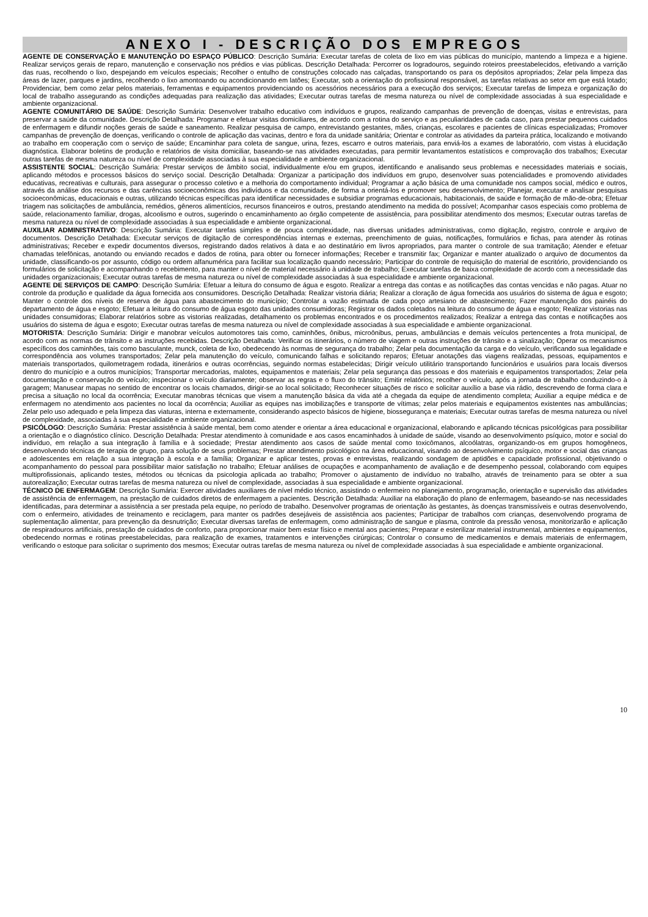ANEXO I - DESCRIÇÃO DOS EMPREGOS
AGENTE DE CONSERVAÇÃO E MANUTENÇÃO DO ESPAÇO PÚBLICO: Descrição Sumária: Executar tarefas de coleta de lixo em vias públicas do município, mantendo a limpeza e a higiene. Realizar serviços gerais de reparo, manutenção e conservação nos prédios e vias públicas. Descrição Detalhada: Percorrer os logradouros, seguindo roteiros preestabelecidos, efetivando a varrição das ruas, recolhendo o lixo, despejando em veículos especiais; Recolher o entulho de construções colocado nas calçadas, transportando os para os depósitos apropriados; Zelar pela limpeza das áreas de lazer, parques e jardins, recolhendo o lixo amontoando ou acondicionando em latões; Executar, sob a orientação do profissional responsável, as tarefas relativas ao setor em que está lotado; Providenciar, bem como zelar pelos materiais, ferramentas e equipamentos providenciando os acessórios necessários para a execução dos serviços; Executar tarefas de limpeza e organização do local de trabalho assegurando as condições adequadas para realização das atividades; Executar outras tarefas de mesma natureza ou nível de complexidade associadas à sua especialidade e ambiente organizacional.
AGENTE COMUNITÁRIO DE SAÚDE: Descrição Sumária: Desenvolver trabalho educativo com indivíduos e grupos, realizando campanhas de prevenção de doenças, visitas e entrevistas, para preservar a saúde da comunidade. Descrição Detalhada: Programar e efetuar visitas domiciliares, de acordo com a rotina do serviço e as peculiaridades de cada caso, para prestar pequenos cuidados de enfermagem e difundir noções gerais de saúde e saneamento. Realizar pesquisa de campo, entrevistando gestantes, mães, crianças, escolares e pacientes de clínicas especializadas; Promover campanhas de prevenção de doenças, verificando o controle de aplicação das vacinas, dentro e fora da unidade sanitária; Orientar e controlar as atividades da parteira prática, localizando e motivando ao trabalho em cooperação com o serviço de saúde; Encaminhar para coleta de sangue, urina, fezes, escarro e outros materiais, para enviá-los a exames de laboratório, com vistas à elucidação diagnóstica. Elaborar boletins de produção e relatórios de visita domiciliar, baseando-se nas atividades executadas, para permitir levantamentos estatísticos e comprovação dos trabalhos; Executar outras tarefas de mesma natureza ou nível de complexidade associadas à sua especialidade e ambiente organizacional.
ASSISTENTE SOCIAL: Descrição Sumária: Prestar serviços de âmbito social, individualmente e/ou em grupos, identificando e analisando seus problemas e necessidades materiais e sociais, aplicando métodos e processos básicos do serviço social. Descrição Detalhada: Organizar a participação dos indivíduos em grupo, desenvolver suas potencialidades e promovendo atividades educativas, recreativas e culturais, para assegurar o processo coletivo e a melhoria do comportamento individual; Programar a ação básica de uma comunidade nos campos social, médico e outros, através da análise dos recursos e das carências socioeconômicas dos indivíduos e da comunidade, de forma a orientá-los e promover seu desenvolvimento; Planejar, executar e analisar pesquisas socioeconômicas, educacionais e outras, utilizando técnicas específicas para identificar necessidades e subsidiar programas educacionais, habitacionais, de saúde e formação de mão-de-obra; Efetuar triagem nas solicitações de ambulância, remédios, gêneros alimentícios, recursos financeiros e outros, prestando atendimento na medida do possível; Acompanhar casos especiais como problema de saúde, relacionamento familiar, drogas, alcoolismo e outros, sugerindo o encaminhamento ao órgão competente de assistência, para possibilitar atendimento dos mesmos; Executar outras tarefas de mesma natureza ou nível de complexidade associadas à sua especialidade e ambiente organizacional.
AUXILIAR ADMINISTRATIVO: Descrição Sumária: Executar tarefas simples e de pouca complexidade, nas diversas unidades administrativas, como digitação, registro, controle e arquivo de documentos. Descrição Detalhada: Executar serviços de digitação de correspondências internas e externas, preenchimento de guias, notificações, formulários e fichas, para atender às rotinas administrativas; Receber e expedir documentos diversos, registrando dados relativos à data e ao destinatário em livros apropriados, para manter o controle de sua tramitação; Atender e efetuar chamadas telefônicas, anotando ou enviando recados e dados de rotina, para obter ou fornecer informações; Receber e transmitir fax; Organizar e manter atualizado o arquivo de documentos da unidade, classificando-os por assunto, código ou ordem alfanumérica para facilitar sua localização quando necessário; Participar do controle de requisição do material de escritório, providenciando os formulários de solicitação e acompanhando o recebimento, para manter o nível de material necessário à unidade de trabalho; Executar tarefas de baixa complexidade de acordo com a necessidade das unidades organizacionais; Executar outras tarefas de mesma natureza ou nível de complexidade associadas à sua especialidade e ambiente organizacional.
AGENTE DE SERVIÇOS DE CAMPO: Descrição Sumária: Efetuar a leitura do consumo de água e esgoto. Realizar a entrega das contas e as notificações das contas vencidas e não pagas. Atuar no controle da produção e qualidade da água fornecida aos consumidores. Descrição Detalhada: Realizar vistoria diária; Realizar a cloração de água fornecida aos usuários do sistema de água e esgoto; Manter o controle dos níveis de reserva de água para abastecimento do município; Controlar a vazão estimada de cada poço artesiano de abastecimento; Fazer manutenção dos painéis do departamento de água e esgoto; Efetuar a leitura do consumo de água esgoto das unidades consumidoras; Registrar os dados coletados na leitura do consumo de água e esgoto; Realizar vistorias nas unidades consumidoras; Elaborar relatórios sobre as vistorias realizadas, detalhamento os problemas encontrados e os procedimentos realizados; Realizar a entrega das contas e notificações aos usuários do sistema de água e esgoto; Executar outras tarefas de mesma natureza ou nível de complexidade associadas à sua especialidade e ambiente organizacional.
MOTORISTA: Descrição Sumária: Dirigir e manobrar veículos automotores tais como, caminhões, ônibus, microônibus, peruas, ambulâncias e demais veículos pertencentes a frota municipal, de acordo com as normas de trânsito e as instruções recebidas. Descrição Detalhada: Verificar os itinerários, o número de viagem e outras instruções de trânsito e a sinalização; Operar os mecanismos específicos dos caminhões, tais como basculante, munck, coleta de lixo, obedecendo às normas de segurança do trabalho; Zelar pela documentação da carga e do veículo, verificando sua legalidade e correspondência aos volumes transportados; Zelar pela manutenção do veículo, comunicando falhas e solicitando reparos; Efetuar anotações das viagens realizadas, pessoas, equipamentos e materiais transportados, quilometragem rodada, itinerários e outras ocorrências, seguindo normas estabelecidas; Dirigir veículo utilitário transportando funcionários e usuários para locais diversos dentro do município e a outros municípios; Transportar mercadorias, malotes, equipamentos e materiais; Zelar pela segurança das pessoas e dos materiais e equipamentos transportados; Zelar pela documentação e conservação do veículo; inspecionar o veículo diariamente; observar as regras e o fluxo do trânsito; Emitir relatórios; recolher o veículo, após a jornada de trabalho conduzindo-o à garagem; Manusear mapas no sentido de encontrar os locais chamados, dirigir-se ao local solicitado; Reconhecer situações de risco e solicitar auxílio a base via rádio, descrevendo de forma clara e precisa a situação no local da ocorrência; Executar manobras técnicas que visem a manutenção básica da vida até a chegada da equipe de atendimento completa; Auxiliar a equipe médica e de enfermagem no atendimento aos pacientes no local da ocorrência; Auxiliar as equipes nas imobilizações e transporte de vítimas; zelar pelos materiais e equipamentos existentes nas ambulâncias; Zelar pelo uso adequado e pela limpeza das viaturas, interna e externamente, considerando aspecto básicos de higiene, biossegurança e materiais; Executar outras tarefas de mesma natureza ou nível de complexidade, associadas à sua especialidade e ambiente organizacional.
PSICÓLOGO: Descrição Sumária: Prestar assistência à saúde mental, bem como atender e orientar a área educacional e organizacional, elaborando e aplicando técnicas psicológicas para possibilitar a orientação e o diagnóstico clínico. Descrição Detalhada: Prestar atendimento à comunidade e aos casos encaminhados à unidade de saúde, visando ao desenvolvimento psíquico, motor e social do indivíduo, em relação a sua integração à família e à sociedade; Prestar atendimento aos casos de saúde mental como toxicômanos, alcoólatras, organizando-os em grupos homogêneos, desenvolvendo técnicas de terapia de grupo, para solução de seus problemas; Prestar atendimento psicológico na área educacional, visando ao desenvolvimento psíquico, motor e social das crianças e adolescentes em relação a sua integração à escola e a família; Organizar e aplicar testes, provas e entrevistas, realizando sondagem de aptidões e capacidade profissional, objetivando o acompanhamento do pessoal para possibilitar maior satisfação no trabalho; Efetuar análises de ocupações e acompanhamento de avaliação e de desempenho pessoal, colaborando com equipes multiprofissionais, aplicando testes, métodos ou técnicas da psicologia aplicada ao trabalho; Promover o ajustamento de indivíduo no trabalho, através de treinamento para se obter a sua autorealização; Executar outras tarefas de mesma natureza ou nível de complexidade, associadas à sua especialidade e ambiente organizacional.
TÉCNICO DE ENFERMAGEM: Descrição Sumária: Exercer atividades auxiliares de nível médio técnico, assistindo o enfermeiro no planejamento, programação, orientação e supervisão das atividades de assistência de enfermagem, na prestação de cuidados diretos de enfermagem a pacientes. Descrição Detalhada: Auxiliar na elaboração do plano de enfermagem, baseando-se nas necessidades identificadas, para determinar a assistência a ser prestada pela equipe, no período de trabalho. Desenvolver programas de orientação às gestantes, às doenças transmissíveis e outras desenvolvendo, com o enfermeiro, atividades de treinamento e reciclagem, para manter os padrões desejáveis de assistência aos pacientes; Participar de trabalhos com crianças, desenvolvendo programa de suplementação alimentar, para prevenção da desnutrição; Executar diversas tarefas de enfermagem, como administração de sangue e plasma, controle da pressão venosa, monitorizarão e aplicação de respiradouros artificiais, prestação de cuidados de conforto, para proporcionar maior bem estar físico e mental aos pacientes; Preparar e esterilizar material instrumental, ambientes e equipamentos, obedecendo normas e rotinas preestabelecidas, para realização de exames, tratamentos e intervenções cirúrgicas; Controlar o consumo de medicamentos e demais materiais de enfermagem, verificando o estoque para solicitar o suprimento dos mesmos; Executar outras tarefas de mesma natureza ou nível de complexidade associadas à sua especialidade e ambiente organizacional.
10